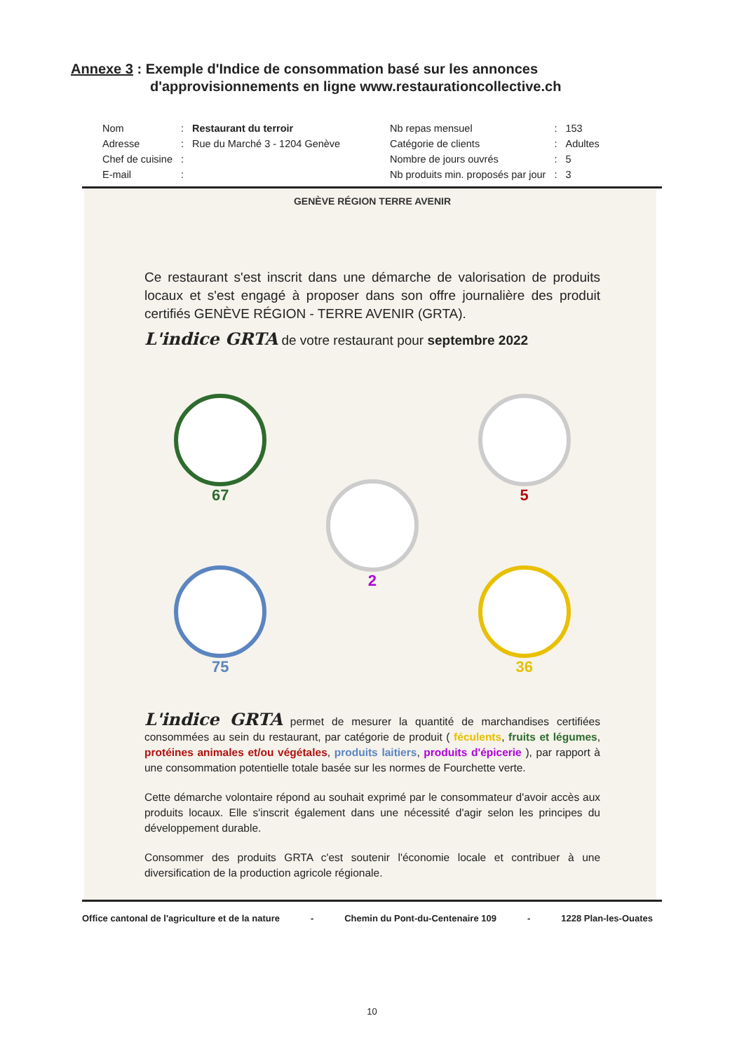Annexe 3 : Exemple d'Indice de consommation basé sur les annonces
d'approvisionnements en ligne www.restaurationcollective.ch
| Nom | : | Restaurant du terroir | Nb repas mensuel | : | 153 |
| Adresse | : | Rue du Marché 3 - 1204 Genève | Catégorie de clients | : | Adultes |
| Chef de cuisine | : | | Nombre de jours ouvrés | : | 5 |
| E-mail | : | | Nb produits min. proposés par jour | : | 3 |
GENÈVE RÉGION TERRE AVENIR
Ce restaurant s'est inscrit dans une démarche de valorisation de produits locaux et s'est engagé à proposer dans son offre journalière des produit certifiés GENÈVE RÉGION - TERRE AVENIR (GRTA).
L'indice GRTA de votre restaurant pour septembre 2022
67
2
5
75
36
L'indice GRTA permet de mesurer la quantité de marchandises certifiées consommées au sein du restaurant, par catégorie de produit ( féculents, fruits et légumes, protéines animales et/ou végétales, produits laitiers, produits d'épicerie ), par rapport à une consommation potentielle totale basée sur les normes de Fourchette verte.
Cette démarche volontaire répond au souhait exprimé par le consommateur d'avoir accès aux produits locaux. Elle s'inscrit également dans une nécessité d'agir selon les principes du développement durable.
Consommer des produits GRTA c'est soutenir l'économie locale et contribuer à une diversification de la production agricole régionale.
Office cantonal de l'agriculture et de la nature - Chemin du Pont-du-Centenaire 109 - 1228 Plan-les-Ouates
10